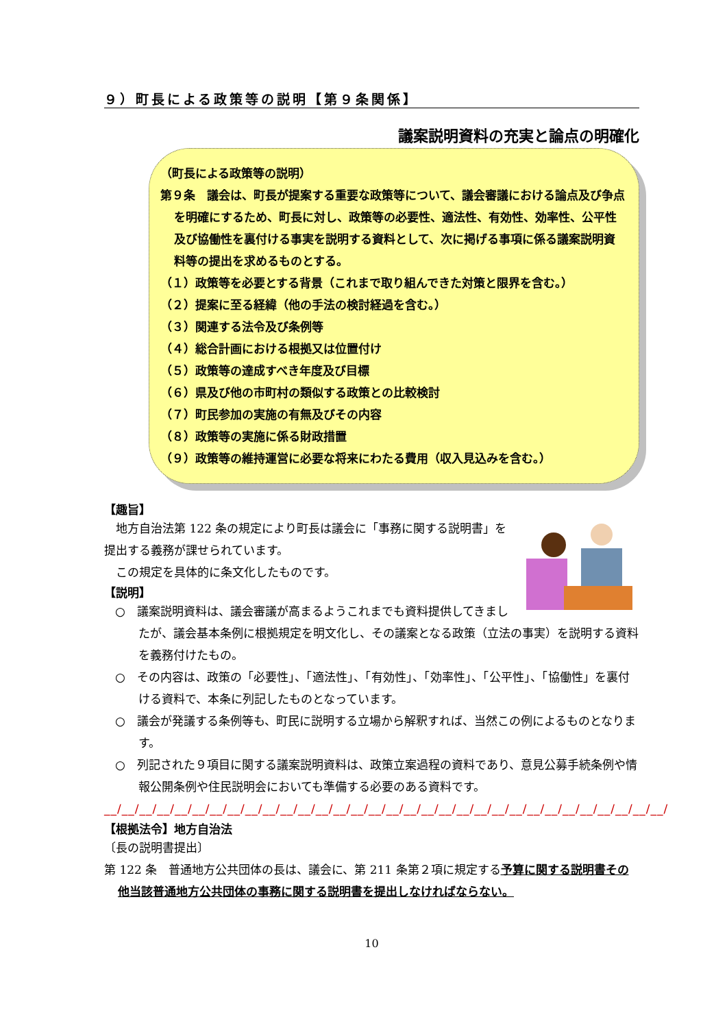９）町長による政策等の説明【第９条関係】
議案説明資料の充実と論点の明確化
（町長による政策等の説明）
第９条　議会は、町長が提案する重要な政策等について、議会審議における論点及び争点を明確にするため、町長に対し、政策等の必要性、適法性、有効性、効率性、公平性及び協働性を裏付ける事実を説明する資料として、次に掲げる事項に係る議案説明資料等の提出を求めるものとする。
（１）政策等を必要とする背景（これまで取り組んできた対策と限界を含む。）
（２）提案に至る経緯（他の手法の検討経過を含む。）
（３）関連する法令及び条例等
（４）総合計画における根拠又は位置付け
（５）政策等の達成すべき年度及び目標
（６）県及び他の市町村の類似する政策との比較検討
（７）町民参加の実施の有無及びその内容
（８）政策等の実施に係る財政措置
（９）政策等の維持運営に必要な将来にわたる費用（収入見込みを含む。）
【趣旨】
地方自治法第 122 条の規定により町長は議会に「事務に関する説明書」を提出する義務が課せられています。
この規定を具体的に条文化したものです。
【説明】
○　議案説明資料は、議会審議が高まるようこれまでも資料提供してきましたが、議会基本条例に根拠規定を明文化し、その議案となる政策（立法の事実）を説明する資料を義務付けたもの。
○　その内容は、政策の「必要性」、「適法性」、「有効性」、「効率性」、「公平性」、「協働性」を裏付ける資料で、本条に列記したものとなっています。
○　議会が発議する条例等も、町民に説明する立場から解釈すれば、当然この例によるものとなります。
○　列記された９項目に関する議案説明資料は、政策立案過程の資料であり、意見公募手続条例や情報公開条例や住民説明会においても準備する必要のある資料です。
__/__/__/__/__/__/__/__/__/__/__/__/__/__/__/__/__/__/__/__/__/__/__/__/__/__/__/__/__/__/__/__/
【根拠法令】地方自治法
〔長の説明書提出〕
第 122 条　普通地方公共団体の長は、議会に、第 211 条第２項に規定する予算に関する説明書その他当該普通地方公共団体の事務に関する説明書を提出しなければならない。
10